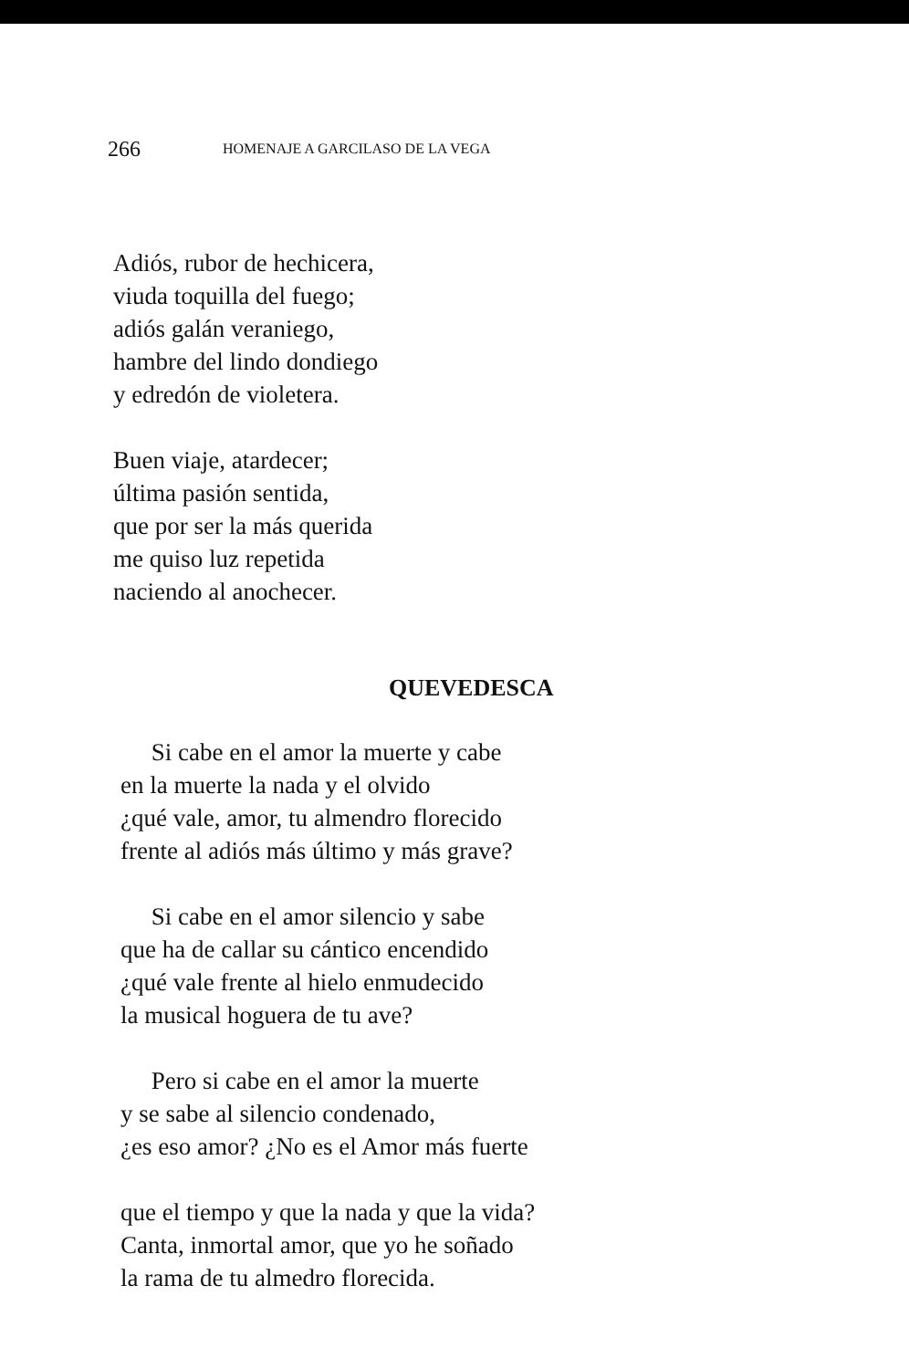266 HOMENAJE A GARCILASO DE LA VEGA
Adiós, rubor de hechicera,
viuda toquilla del fuego;
adiós galán veraniego,
hambre del lindo dondiego
y edredón de violetera.
Buen viaje, atardecer;
última pasión sentida,
que por ser la más querida
me quiso luz repetida
naciendo al anochecer.
QUEVEDESCA
Si cabe en el amor la muerte y cabe
en la muerte la nada y el olvido
¿qué vale, amor, tu almendro florecido
frente al adiós más último y más grave?
Si cabe en el amor silencio y sabe
que ha de callar su cántico encendido
¿qué vale frente al hielo enmudecido
la musical hoguera de tu ave?
Pero si cabe en el amor la muerte
y se sabe al silencio condenado,
¿es eso amor? ¿No es el Amor más fuerte
que el tiempo y que la nada y que la vida?
Canta, inmortal amor, que yo he soñado
la rama de tu almedro florecida.